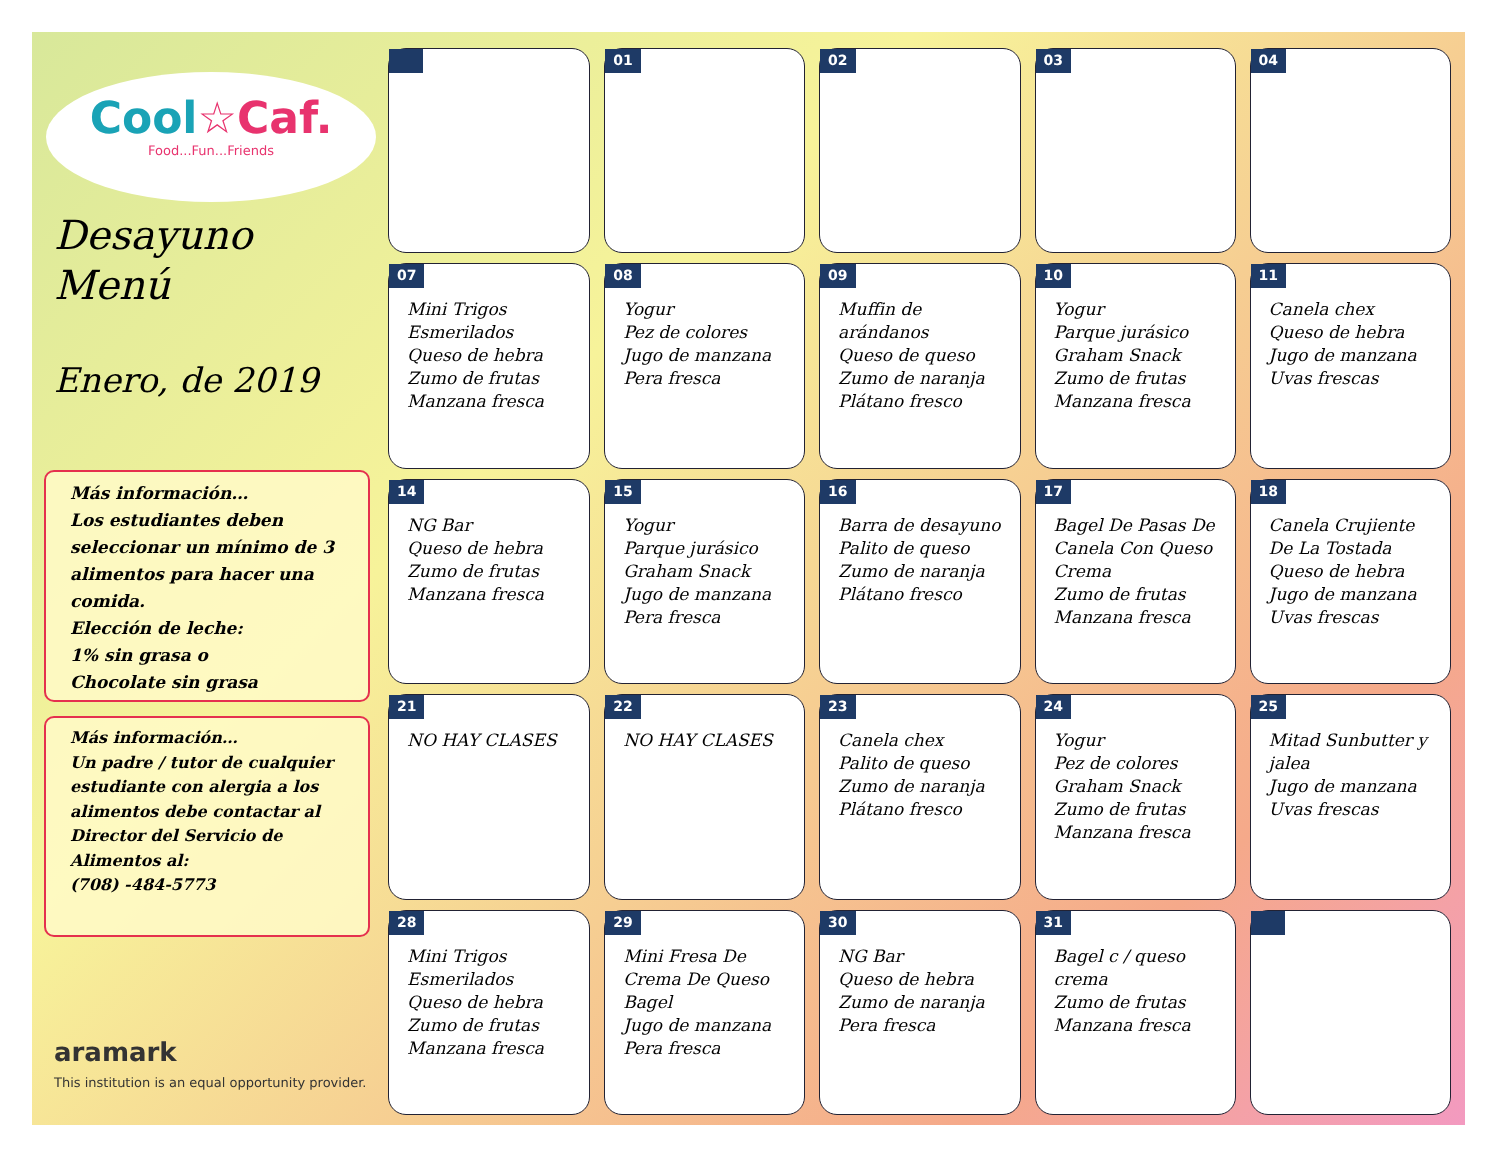Cool☆Caf.
Food...Fun...Friends
Desayuno
Menú
Enero, de 2019
Más información…
Los estudiantes deben seleccionar un mínimo de 3 alimentos para hacer una comida.
Elección de leche:
1% sin grasa o
Chocolate sin grasa
Más información…
Un padre / tutor de cualquier estudiante con alergia a los alimentos debe contactar al Director del Servicio de Alimentos al:
(708) -484-5773
aramark
This institution is an equal opportunity provider.
| | 01 | 02 | 03 | 04 |
| 07 Mini Trigos Esmerilados Queso de hebra Zumo de frutas Manzana fresca | 08 Yogur Pez de colores Jugo de manzana Pera fresca | 09 Muffin de arándanos Queso de queso Zumo de naranja Plátano fresco | 10 Yogur Parque jurásico Graham Snack Zumo de frutas Manzana fresca | 11 Canela chex Queso de hebra Jugo de manzana Uvas frescas |
| 14 NG Bar Queso de hebra Zumo de frutas Manzana fresca | 15 Yogur Parque jurásico Graham Snack Jugo de manzana Pera fresca | 16 Barra de desayuno Palito de queso Zumo de naranja Plátano fresco | 17 Bagel De Pasas De Canela Con Queso Crema Zumo de frutas Manzana fresca | 18 Canela Crujiente De La Tostada Queso de hebra Jugo de manzana Uvas frescas |
| 21 NO HAY CLASES | 22 NO HAY CLASES | 23 Canela chex Palito de queso Zumo de naranja Plátano fresco | 24 Yogur Pez de colores Graham Snack Zumo de frutas Manzana fresca | 25 Mitad Sunbutter y jalea Jugo de manzana Uvas frescas |
| 28 Mini Trigos Esmerilados Queso de hebra Zumo de frutas Manzana fresca | 29 Mini Fresa De Crema De Queso Bagel Jugo de manzana Pera fresca | 30 NG Bar Queso de hebra Zumo de naranja Pera fresca | 31 Bagel c / queso crema Zumo de frutas Manzana fresca | |